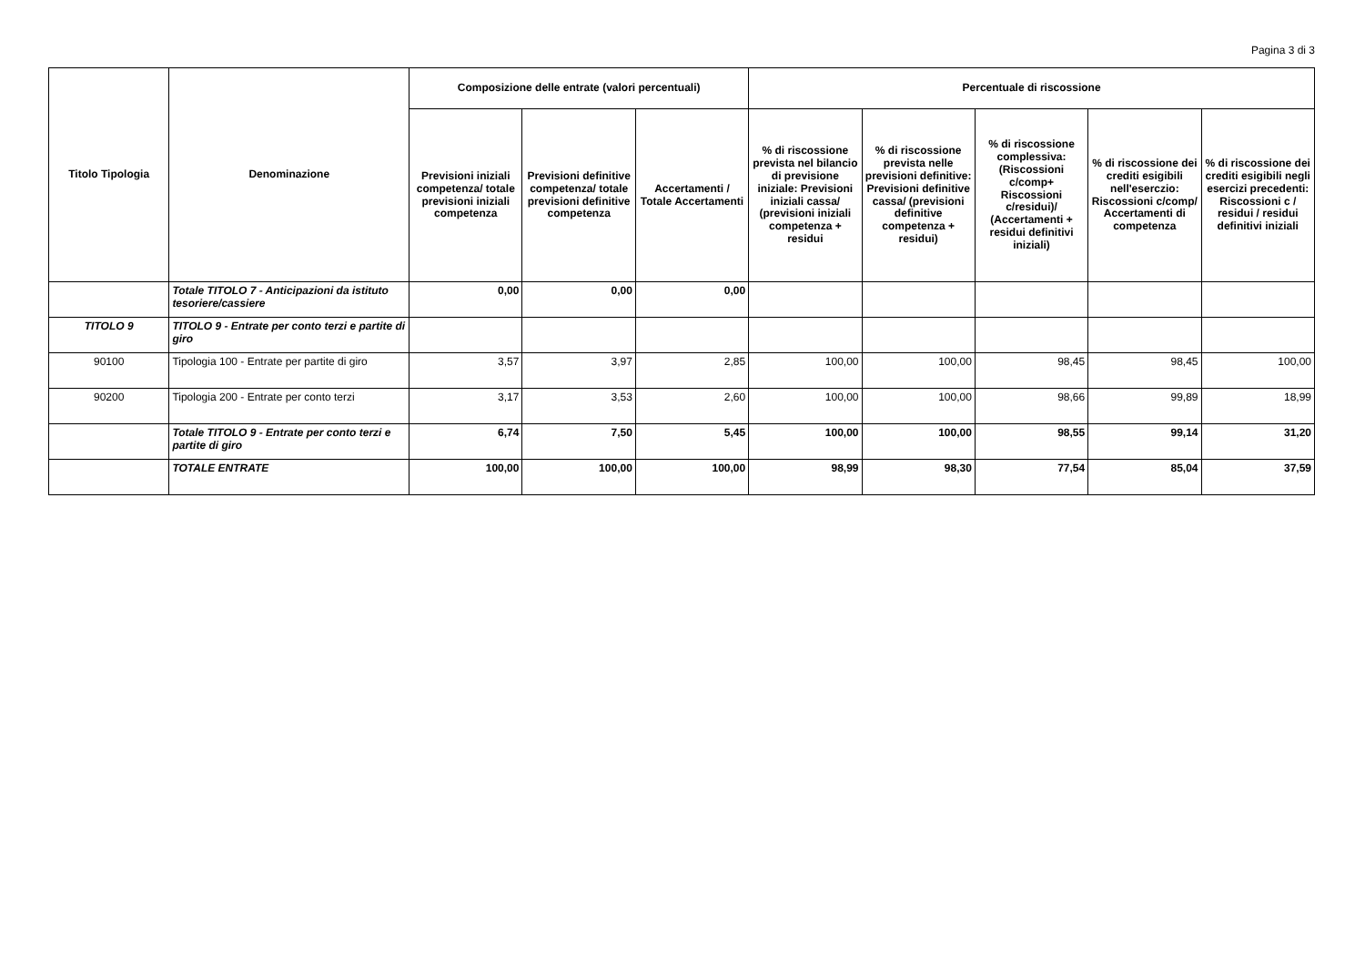Pagina 3 di 3
| Titolo Tipologia | Denominazione | Composizione delle entrate (valori percentuali) | | | Percentuale di riscossione | | | | |
| --- | --- | --- | --- | --- | --- | --- | --- | --- | --- |
| | | Previsioni iniziali competenza/ totale previsioni iniziali competenza | Previsioni definitive competenza/ totale previsioni definitive competenza | Accertamenti / Totale Accertamenti | % di riscossione prevista nel bilancio di previsione iniziale: Previsioni iniziali cassa/ (previsioni iniziali competenza + residui | % di riscossione prevista nelle previsioni definitive: Previsioni definitive cassa/ (previsioni definitive competenza + residui) | % di riscossione complessiva: (Riscossioni c/comp+ Riscossioni c/residui)/ (Accertamenti + residui definitivi iniziali) | % di riscossione dei crediti esigibili nell'eserczio: Riscossioni c/comp/ Accertamenti di competenza | % di riscossione dei crediti esigibili negli esercizi precedenti: Riscossioni c / residui / residui definitivi iniziali |
| | Totale TITOLO 7 - Anticipazioni da istituto tesoriere/cassiere | 0,00 | 0,00 | 0,00 | | | | | |
| TITOLO 9 | TITOLO 9 - Entrate per conto terzi e partite di giro | | | | | | | | |
| 90100 | Tipologia 100 - Entrate per partite di giro | 3,57 | 3,97 | 2,85 | 100,00 | 100,00 | 98,45 | 98,45 | 100,00 |
| 90200 | Tipologia 200 - Entrate per conto terzi | 3,17 | 3,53 | 2,60 | 100,00 | 100,00 | 98,66 | 99,89 | 18,99 |
| | Totale TITOLO 9 - Entrate per conto terzi e partite di giro | 6,74 | 7,50 | 5,45 | 100,00 | 100,00 | 98,55 | 99,14 | 31,20 |
| | TOTALE ENTRATE | 100,00 | 100,00 | 100,00 | 98,99 | 98,30 | 77,54 | 85,04 | 37,59 |